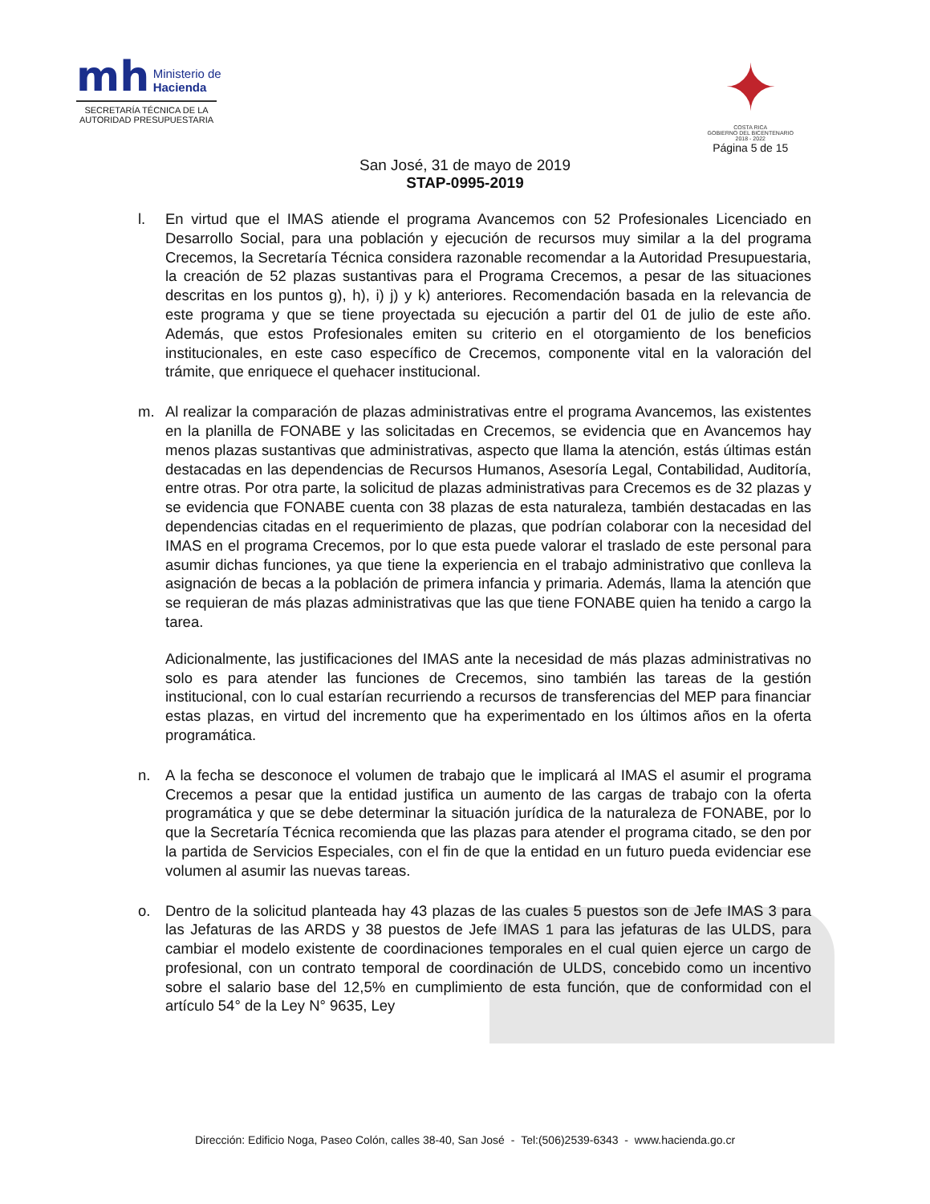mh Ministerio de
Hacienda
SECRETARÍA TÉCNICA DE LA
AUTORIDAD PRESUPUESTARIA
✦
COSTA RICA
GOBIERNO DEL BICENTENARIO
2018 - 2022
Página 5 de 15
San José, 31 de mayo de 2019
STAP-0995-2019
l. En virtud que el IMAS atiende el programa Avancemos con 52 Profesionales Licenciado en Desarrollo Social, para una población y ejecución de recursos muy similar a la del programa Crecemos, la Secretaría Técnica considera razonable recomendar a la Autoridad Presupuestaria, la creación de 52 plazas sustantivas para el Programa Crecemos, a pesar de las situaciones descritas en los puntos g), h), i) j) y k) anteriores. Recomendación basada en la relevancia de este programa y que se tiene proyectada su ejecución a partir del 01 de julio de este año. Además, que estos Profesionales emiten su criterio en el otorgamiento de los beneficios institucionales, en este caso específico de Crecemos, componente vital en la valoración del trámite, que enriquece el quehacer institucional.
m. Al realizar la comparación de plazas administrativas entre el programa Avancemos, las existentes en la planilla de FONABE y las solicitadas en Crecemos, se evidencia que en Avancemos hay menos plazas sustantivas que administrativas, aspecto que llama la atención, estás últimas están destacadas en las dependencias de Recursos Humanos, Asesoría Legal, Contabilidad, Auditoría, entre otras. Por otra parte, la solicitud de plazas administrativas para Crecemos es de 32 plazas y se evidencia que FONABE cuenta con 38 plazas de esta naturaleza, también destacadas en las dependencias citadas en el requerimiento de plazas, que podrían colaborar con la necesidad del IMAS en el programa Crecemos, por lo que esta puede valorar el traslado de este personal para asumir dichas funciones, ya que tiene la experiencia en el trabajo administrativo que conlleva la asignación de becas a la población de primera infancia y primaria. Además, llama la atención que se requieran de más plazas administrativas que las que tiene FONABE quien ha tenido a cargo la tarea.
Adicionalmente, las justificaciones del IMAS ante la necesidad de más plazas administrativas no solo es para atender las funciones de Crecemos, sino también las tareas de la gestión institucional, con lo cual estarían recurriendo a recursos de transferencias del MEP para financiar estas plazas, en virtud del incremento que ha experimentado en los últimos años en la oferta programática.
n. A la fecha se desconoce el volumen de trabajo que le implicará al IMAS el asumir el programa Crecemos a pesar que la entidad justifica un aumento de las cargas de trabajo con la oferta programática y que se debe determinar la situación jurídica de la naturaleza de FONABE, por lo que la Secretaría Técnica recomienda que las plazas para atender el programa citado, se den por la partida de Servicios Especiales, con el fin de que la entidad en un futuro pueda evidenciar ese volumen al asumir las nuevas tareas.
o. Dentro de la solicitud planteada hay 43 plazas de las cuales 5 puestos son de Jefe IMAS 3 para las Jefaturas de las ARDS y 38 puestos de Jefe IMAS 1 para las jefaturas de las ULDS, para cambiar el modelo existente de coordinaciones temporales en el cual quien ejerce un cargo de profesional, con un contrato temporal de coordinación de ULDS, concebido como un incentivo sobre el salario base del 12,5% en cumplimiento de esta función, que de conformidad con el artículo 54° de la Ley N° 9635, Ley
Dirección: Edificio Noga, Paseo Colón, calles 38-40, San José - Tel:(506)2539-6343 - www.hacienda.go.cr